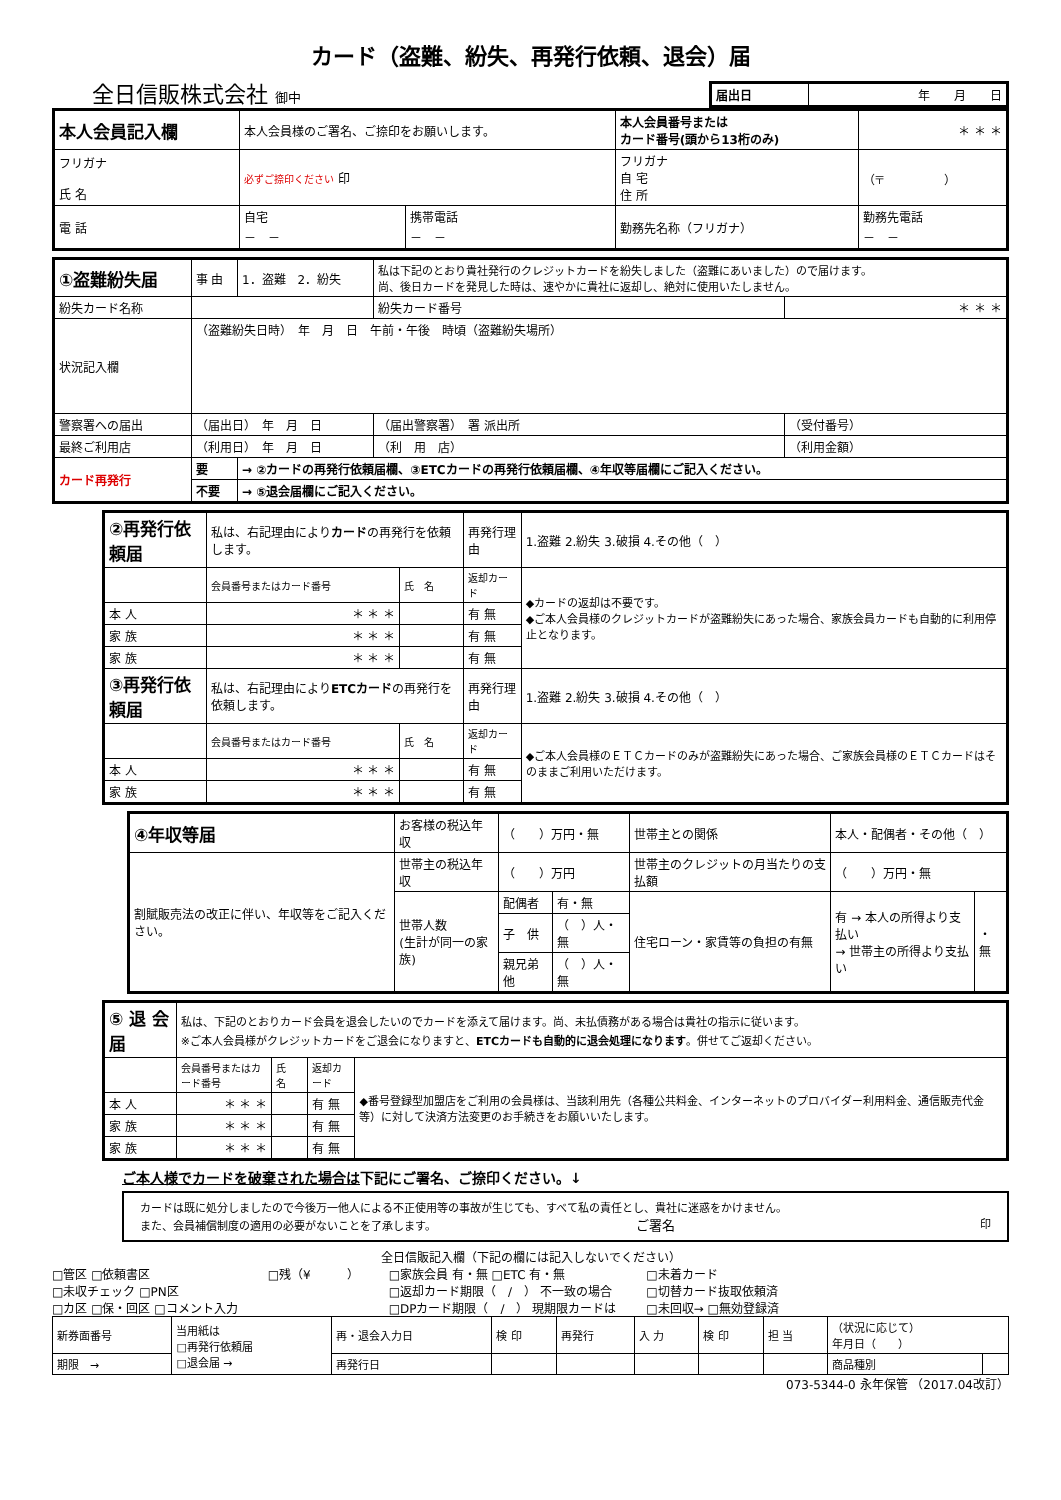カード（盗難、紛失、再発行依頼、退会）届
全日信販株式会社 御中
| 届出日 | 年 月 日 |
| 本人会員記入欄 | 本人会員様のご署名、ご捺印をお願いします。 | | 本人会員番号または カード番号(頭から13桁のみ) | ＊ ＊ ＊ |
| フリガナ 氏 名 | 必ずご捺印ください 印 | | フリガナ 自 宅 住 所 | （〒 ） |
| 電 話 | 自宅 － － | 携帯電話 － － | 勤務先名称（フリガナ） | 勤務先電話 － － |
| ①盗難紛失届 | 事 由 | 1．盗難 2．紛失 | 私は下記のとおり貴社発行のクレジットカードを紛失しました（盗難にあいました）ので届けます。 尚、後日カードを発見した時は、速やかに貴社に返却し、絶対に使用いたしません。 | | |
| 紛失カード名称 | | | 紛失カード番号 | ＊ ＊ ＊ | |
| 状況記入欄 | （盗難紛失日時） 年 月 日 午前・午後 時頃（盗難紛失場所） | | | | |
| 警察署への届出 | （届出日） 年 月 日 | | （届出警察署） 署 派出所 | | （受付番号） |
| 最終ご利用店 | （利用日） 年 月 日 | | （利 用 店） | | （利用金額） |
| カード再発行 | 要 | → ②カードの再発行依頼届欄、③ETCカードの再発行依頼届欄、④年収等届欄にご記入ください。 | | | |
| | 不要 | → ⑤退会届欄にご記入ください。 | | | |
| ②再発行依頼届 | 私は、右記理由により カード の再発行を依頼します。 | | 再発行理由 | 1.盗難 2.紛失 3.破損 4.その他（ ） |
| | 会員番号またはカード番号 | 氏 名 | 返却カード | ◆カードの返却は不要です。 ◆ご本人会員様のクレジットカードが盗難紛失にあった場合、家族会員カードも自動的に利用停止となります。 |
| 本 人 | ＊ ＊ ＊ | | 有 無 | |
| 家 族 | ＊ ＊ ＊ | | 有 無 | |
| 家 族 | ＊ ＊ ＊ | | 有 無 | |
| ③再発行依頼届 | 私は、右記理由により ETCカード の再発行を依頼します。 | | 再発行理由 | 1.盗難 2.紛失 3.破損 4.その他（ ） |
| | 会員番号またはカード番号 | 氏 名 | 返却カード | ◆ご本人会員様のＥＴＣカードのみが盗難紛失にあった場合、ご家族会員様のＥＴＣカードはそのままご利用いただけます。 |
| 本 人 | ＊ ＊ ＊ | | 有 無 | |
| 家 族 | ＊ ＊ ＊ | | 有 無 | |
| ④年収等届 | お客様の税込年収 | （ ）万円・無 | | 世帯主との関係 | 本人・配偶者・その他（ ） | |
| 割賦販売法の改正に伴い、年収等をご記入ください。 | 世帯主の税込年収 | （ ）万円 | | 世帯主のクレジットの月当たりの支払額 | （ ）万円・無 | |
| | 世帯人数 (生計が同一の家族) | 配偶者 | 有・無 | 住宅ローン・家賃等の負担の有無 | 有 → 本人の所得より支払い → 世帯主の所得より支払い | ・無 |
| | | 子 供 | （ ）人・無 | | | |
| | | 親兄弟他 | （ ）人・無 | | | |
| ⑤ 退 会 届 | 私は、下記のとおりカード会員を退会したいのでカードを添えて届けます。尚、未払債務がある場合は貴社の指示に従います。 ※ご本人会員様がクレジットカードをご退会になりますと、 ETCカードも自動的に退会処理になります 。併せてご返却ください。 | | | |
| | 会員番号またはカード番号 | 氏 名 | 返却カード | ◆番号登録型加盟店をご利用の会員様は、当該利用先（各種公共料金、インターネットのプロバイダー利用料金、通信販売代金等）に対して決済方法変更のお手続きをお願いいたします。 |
| 本 人 | ＊ ＊ ＊ | | 有 無 | |
| 家 族 | ＊ ＊ ＊ | | 有 無 | |
| 家 族 | ＊ ＊ ＊ | | 有 無 | |
ご本人様でカードを破棄された場合は下記にご署名、ご捺印ください。↓
カードは既に処分しましたので今後万一他人による不正使用等の事故が生じても、すべて私の責任とし、貴社に迷惑をかけません。
また、会員補償制度の適用の必要がないことを了承します。 ご署名 印
全日信販記入欄（下記の欄には記入しないでください）
□管区 □依頼書区
□未収チェック □PN区
□カ区 □保・回区 □コメント入力
□残（¥　　　） □家族会員 有・無 □ETC 有・無
□返却カード期限（　/　） 不一致の場合
□DPカード期限（　/　） 現期限カードは
□未着カード
□切替カード抜取依頼済
□未回収→ □無効登録済
| 新券面番号 | 当用紙は □再発行依頼届 □退会届 → | 再・退会入力日 | 検 印 | 再発行 | 入 力 | 検 印 | 担 当 | （状況に応じて） 年月日（ ） | |
| 期限 → | | 再発行日 | | | | | | 商品種別 | |
073-5344-0 永年保管 （2017.04改訂）